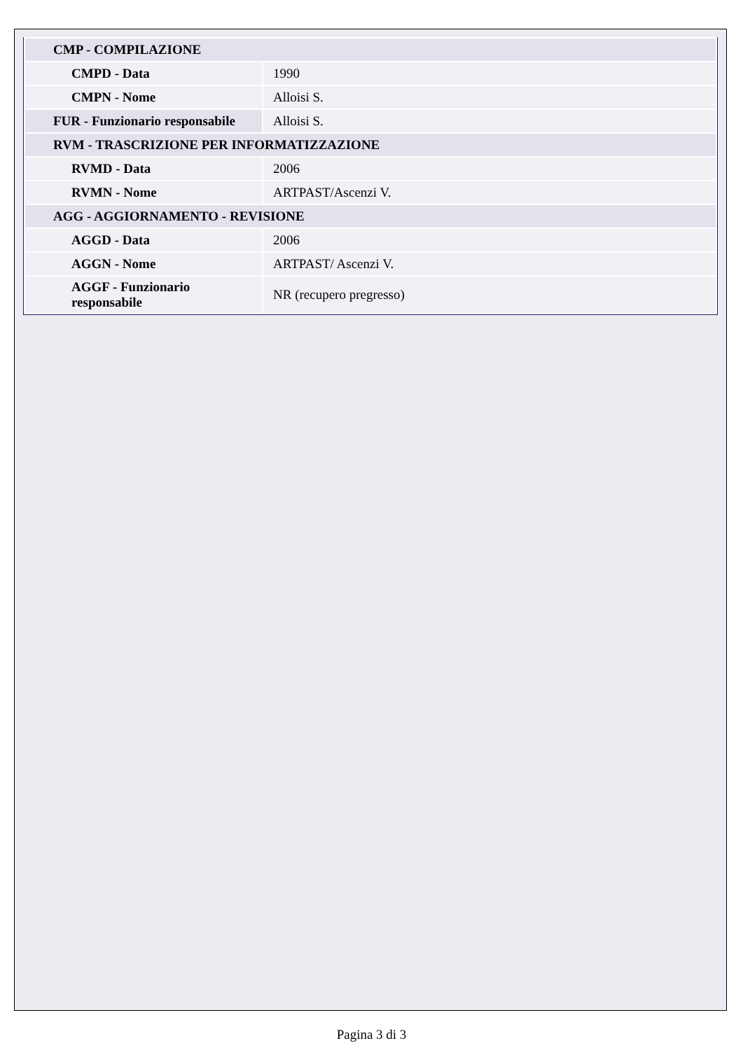| CMP - COMPILAZIONE | |
| CMPD - Data | 1990 |
| CMPN - Nome | Alloisi S. |
| FUR - Funzionario responsabile | Alloisi S. |
| RVM - TRASCRIZIONE PER INFORMATIZZAZIONE | |
| RVMD - Data | 2006 |
| RVMN - Nome | ARTPAST/Ascenzi V. |
| AGG - AGGIORNAMENTO - REVISIONE | |
| AGGD - Data | 2006 |
| AGGN - Nome | ARTPAST/ Ascenzi V. |
| AGGF - Funzionario responsabile | NR (recupero pregresso) |
Pagina 3 di 3